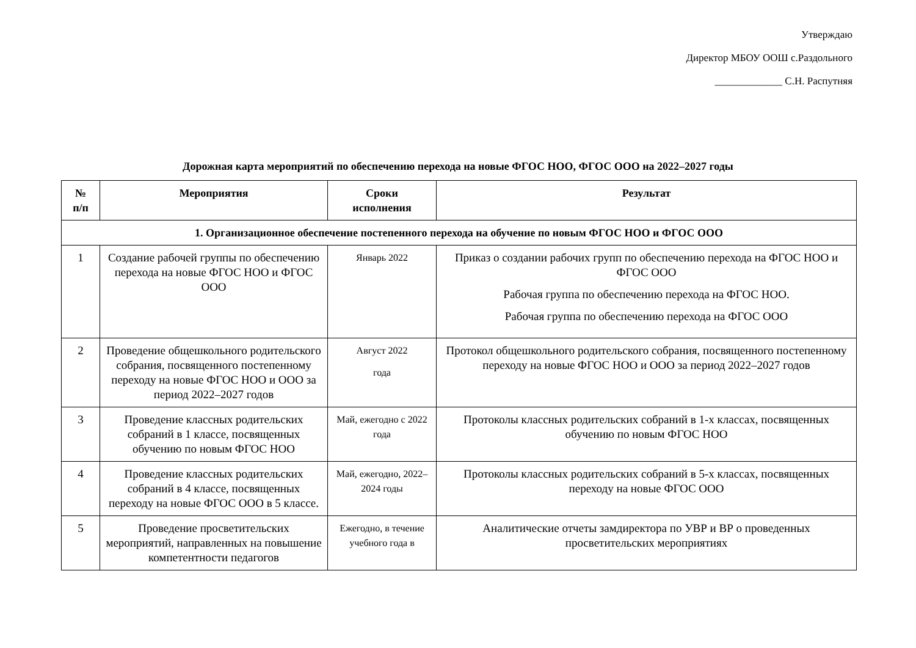Утверждаю
Директор МБОУ ООШ с.Раздольного
_____________ С.Н. Распутняя
Дорожная карта мероприятий по обеспечению перехода на новые ФГОС НОО, ФГОС ООО на 2022–2027 годы
| № п/п | Мероприятия | Сроки исполнения | Результат |
| --- | --- | --- | --- |
| 1. Организационное обеспечение постепенного перехода на обучение по новым ФГОС НОО и ФГОС ООО | | | |
| 1 | Создание рабочей группы по обеспечению перехода на новые ФГОС НОО и ФГОС ООО | Январь 2022 | Приказ о создании рабочих групп по обеспечению перехода на ФГОС НОО и ФГОС ООО Рабочая группа по обеспечению перехода на ФГОС НОО. Рабочая группа по обеспечению перехода на ФГОС ООО |
| 2 | Проведение общешкольного родительского собрания, посвященного постепенному переходу на новые ФГОС НОО и ООО за период 2022–2027 годов | Август 2022 года | Протокол общешкольного родительского собрания, посвященного постепенному переходу на новые ФГОС НОО и ООО за период 2022–2027 годов |
| 3 | Проведение классных родительских собраний в 1 классе, посвященных обучению по новым ФГОС НОО | Май, ежегодно с 2022 года | Протоколы классных родительских собраний в 1-х классах, посвященных обучению по новым ФГОС НОО |
| 4 | Проведение классных родительских собраний в 4 классе, посвященных переходу на новые ФГОС ООО в 5 классе. | Май, ежегодно, 2022–2024 годы | Протоколы классных родительских собраний в 5-х классах, посвященных переходу на новые ФГОС ООО |
| 5 | Проведение просветительских мероприятий, направленных на повышение компетентности педагогов | Ежегодно, в течение учебного года в | Аналитические отчеты замдиректора по УВР и ВР о проведенных просветительских мероприятиях |